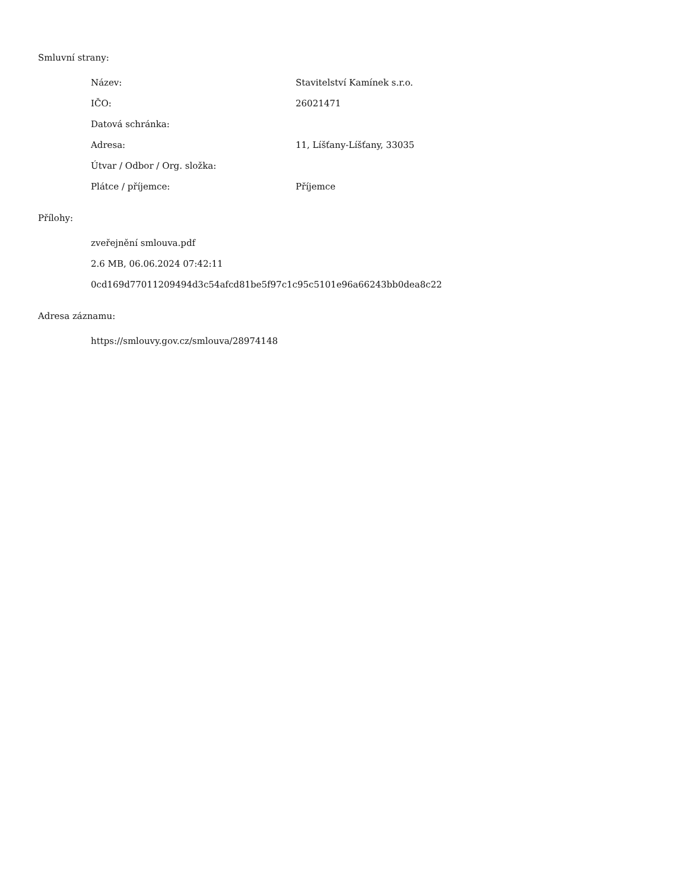Smluvní strany:
| Název: | Stavitelství Kamínek s.r.o. |
| IČO: | 26021471 |
| Datová schránka: | |
| Adresa: | 11, Líšťany-Líšťany, 33035 |
| Útvar / Odbor / Org. složka: | |
| Plátce / příjemce: | Příjemce |
Přílohy:
zveřejnění smlouva.pdf
2.6 MB, 06.06.2024 07:42:11
0cd169d77011209494d3c54afcd81be5f97c1c95c5101e96a66243bb0dea8c22
Adresa záznamu:
https://smlouvy.gov.cz/smlouva/28974148